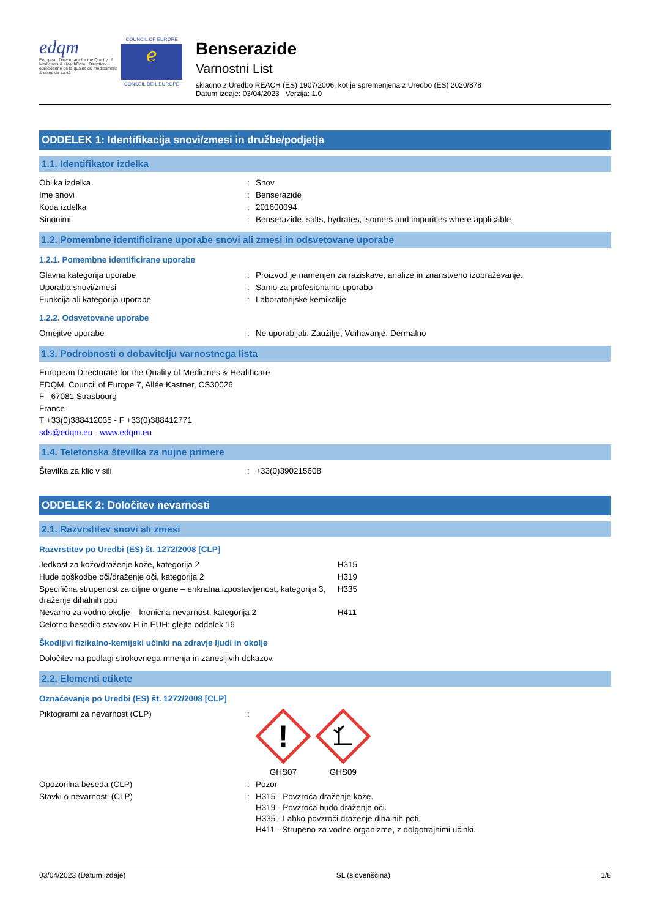edqm
European Directorate for the Quality of Medicines & HealthCare | Direction européenne de la qualité du médicament & soins de santé
COUNCIL OF EUROPE
ℯ
CONSEIL DE L'EUROPE
Benserazide
Varnostni List
skladno z Uredbo REACH (ES) 1907/2006, kot je spremenjena z Uredbo (ES) 2020/878
Datum izdaje: 03/04/2023 Verzija: 1.0
ODDELEK 1: Identifikacija snovi/zmesi in družbe/podjetja
1.1. Identifikator izdelka
| Oblika izdelka | : | Snov |
| Ime snovi | : | Benserazide |
| Koda izdelka | : | 201600094 |
| Sinonimi | : | Benserazide, salts, hydrates, isomers and impurities where applicable |
1.2. Pomembne identificirane uporabe snovi ali zmesi in odsvetovane uporabe
1.2.1. Pomembne identificirane uporabe
| Glavna kategorija uporabe | : | Proizvod je namenjen za raziskave, analize in znanstveno izobraževanje. |
| Uporaba snovi/zmesi | : | Samo za profesionalno uporabo |
| Funkcija ali kategorija uporabe | : | Laboratorijske kemikalije |
1.2.2. Odsvetovane uporabe
| Omejitve uporabe | : | Ne uporabljati: Zaužitje, Vdihavanje, Dermalno |
1.3. Podrobnosti o dobavitelju varnostnega lista
European Directorate for the Quality of Medicines & Healthcare
EDQM, Council of Europe 7, Allée Kastner, CS30026
F– 67081 Strasbourg
France
T +33(0)388412035 - F +33(0)388412771
sds@edqm.eu - www.edqm.eu
1.4. Telefonska številka za nujne primere
| Številka za klic v sili | : | +33(0)390215608 |
ODDELEK 2: Določitev nevarnosti
2.1. Razvrstitev snovi ali zmesi
Razvrstitev po Uredbi (ES) št. 1272/2008 [CLP]
| Jedkost za kožo/draženje kože, kategorija 2 | H315 |
| Hude poškodbe oči/draženje oči, kategorija 2 | H319 |
| Specifična strupenost za ciljne organe – enkratna izpostavljenost, kategorija 3, draženje dihalnih poti | H335 |
| Nevarno za vodno okolje – kronična nevarnost, kategorija 2 | H411 |
| Celotno besedilo stavkov H in EUH: glejte oddelek 16 | |
Škodljivi fizikalno-kemijski učinki na zdravje ljudi in okolje
Določitev na podlagi strokovnega mnenja in zanesljivih dokazov.
2.2. Elementi etikete
Označevanje po Uredbi (ES) št. 1272/2008 [CLP]
| Piktogrami za nevarnost (CLP) | : | ! GHS07 GHS09 |
| Opozorilna beseda (CLP) | : | Pozor |
| Stavki o nevarnosti (CLP) | : | H315 - Povzroča draženje kože. H319 - Povzroča hudo draženje oči. H335 - Lahko povzroči draženje dihalnih poti. H411 - Strupeno za vodne organizme, z dolgotrajnimi učinki. |
03/04/2023 (Datum izdaje) SL (slovenščina) 1/8